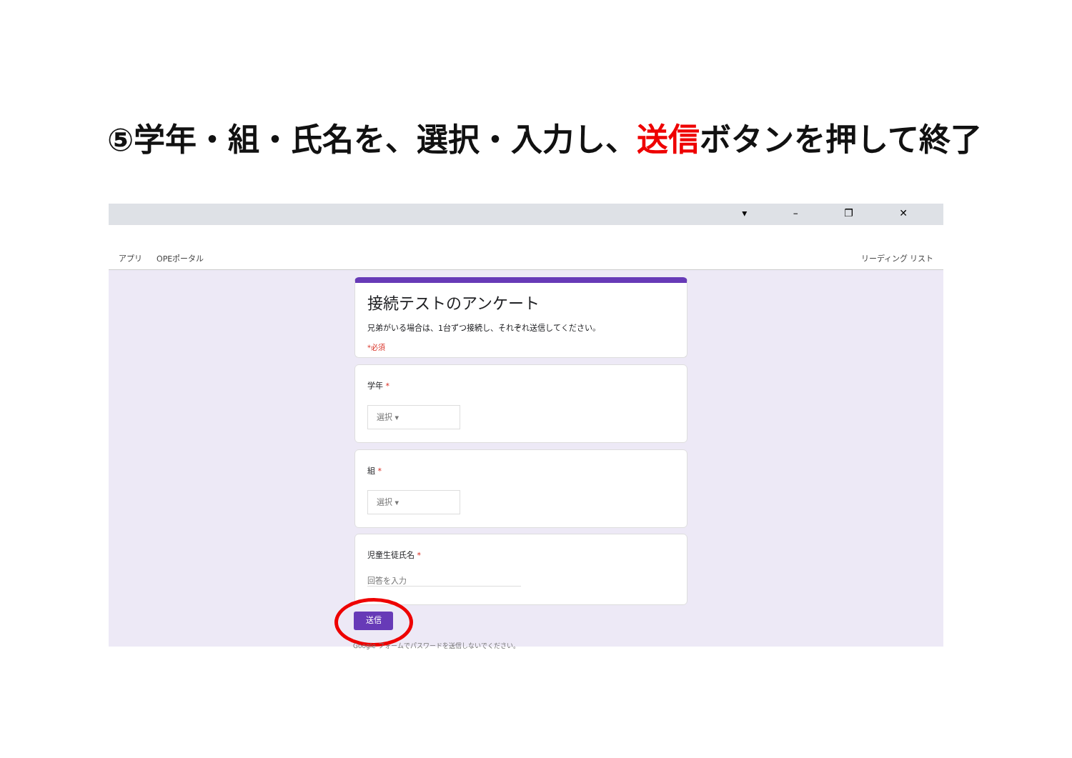⑤学年・組・氏名を、選択・入力し、送信ボタンを押して終了
▾ – ❐ ✕
アプリ OPEポータル リーディング リスト
接続テストのアンケート
兄弟がいる場合は、1台ずつ接続し、それぞれ送信してください。
*必須
学年 *
選択 ▾
組 *
選択 ▾
児童生徒氏名 *
回答を入力
送信
Google フォームでパスワードを送信しないでください。